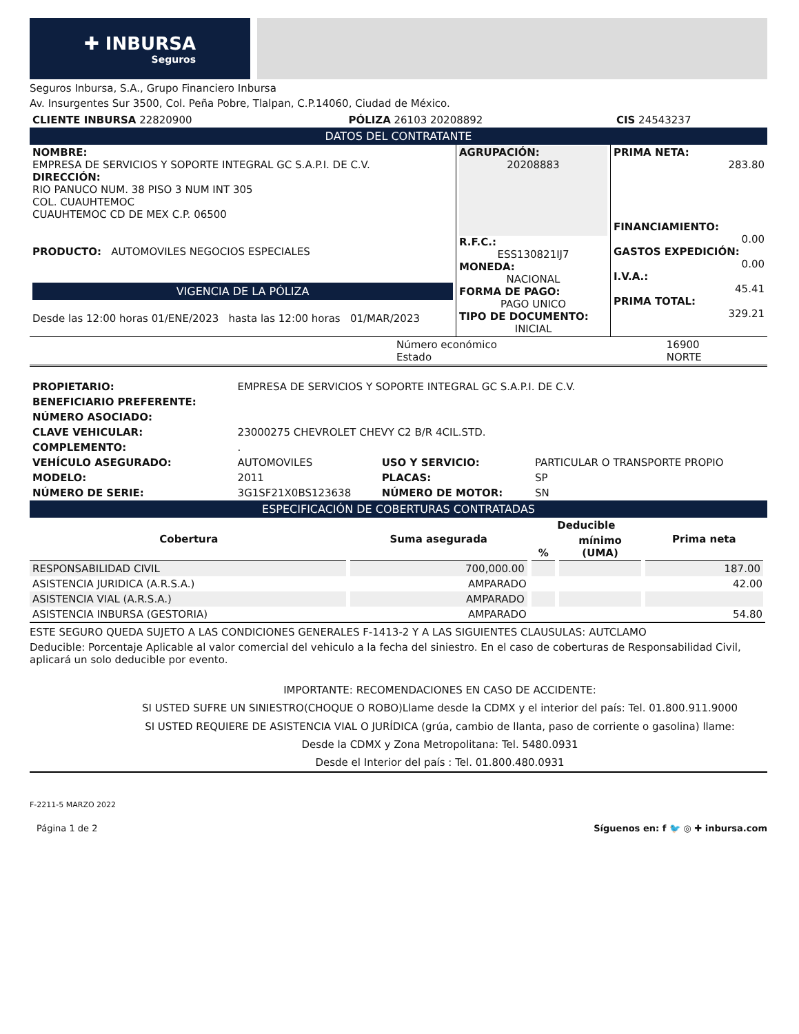✚ INBURSA
Seguros
Seguros Inbursa, S.A., Grupo Financiero Inbursa
Av. Insurgentes Sur 3500, Col. Peña Pobre, Tlalpan, C.P.14060, Ciudad de México.
| CLIENTE INBURSA 22820900 | PÓLIZA 26103 20208892 | CIS 24543237 |
DATOS DEL CONTRATANTE
| NOMBRE: EMPRESA DE SERVICIOS Y SOPORTE INTEGRAL GC S.A.P.I. DE C.V. DIRECCIÓN: RIO PANUCO NUM. 38 PISO 3 NUM INT 305 COL. CUAUHTEMOC CUAUHTEMOC CD DE MEX C.P. 06500 PRODUCTO: AUTOMOVILES NEGOCIOS ESPECIALES VIGENCIA DE LA PÓLIZA Desde las 12:00 horas 01/ENE/2023 hasta las 12:00 horas 01/MAR/2023 | AGRUPACIÓN: 20208883 R.F.C.: ESS130821IJ7 MONEDA: NACIONAL FORMA DE PAGO: PAGO UNICO TIPO DE DOCUMENTO: INICIAL | PRIMA NETA: 283.80 FINANCIAMIENTO: 0.00 GASTOS EXPEDICIÓN: 0.00 I.V.A.: 45.41 PRIMA TOTAL: 329.21 |
| | Número económico Estado | 16900 NORTE |
| PROPIETARIO: | EMPRESA DE SERVICIOS Y SOPORTE INTEGRAL GC S.A.P.I. DE C.V. | | |
| BENEFICIARIO PREFERENTE: | | | |
| NÚMERO ASOCIADO: | | | |
| CLAVE VEHICULAR: | 23000275 CHEVROLET CHEVY C2 B/R 4CIL.STD. | | |
| COMPLEMENTO: | . | | |
| VEHÍCULO ASEGURADO: | AUTOMOVILES | USO Y SERVICIO: | PARTICULAR O TRANSPORTE PROPIO |
| MODELO: | 2011 | PLACAS: | SP |
| NÚMERO DE SERIE: | 3G1SF21X0BS123638 | NÚMERO DE MOTOR: | SN |
ESPECIFICACIÓN DE COBERTURAS CONTRATADAS
| Cobertura | Suma asegurada | Deducible | | Prima neta |
| --- | --- | --- | --- | --- |
| | | % | mínimo (UMA) | |
| RESPONSABILIDAD CIVIL | 700,000.00 | | | 187.00 |
| ASISTENCIA JURIDICA (A.R.S.A.) | AMPARADO | | | 42.00 |
| ASISTENCIA VIAL (A.R.S.A.) | AMPARADO | | | |
| ASISTENCIA INBURSA (GESTORIA) | AMPARADO | | | 54.80 |
ESTE SEGURO QUEDA SUJETO A LAS CONDICIONES GENERALES F-1413-2 Y A LAS SIGUIENTES CLAUSULAS: AUTCLAMO
Deducible: Porcentaje Aplicable al valor comercial del vehiculo a la fecha del siniestro. En el caso de coberturas de Responsabilidad Civil, aplicará un solo deducible por evento.
IMPORTANTE: RECOMENDACIONES EN CASO DE ACCIDENTE:
SI USTED SUFRE UN SINIESTRO(CHOQUE O ROBO)Llame desde la CDMX y el interior del país: Tel. 01.800.911.9000
SI USTED REQUIERE DE ASISTENCIA VIAL O JURÍDICA (grúa, cambio de llanta, paso de corriente o gasolina) llame:
Desde la CDMX y Zona Metropolitana: Tel. 5480.0931
Desde el Interior del país : Tel. 01.800.480.0931
F-2211-5 MARZO 2022
Página 1 de 2 Síguenos en: f 🐦 ◎ ✚ inbursa.com